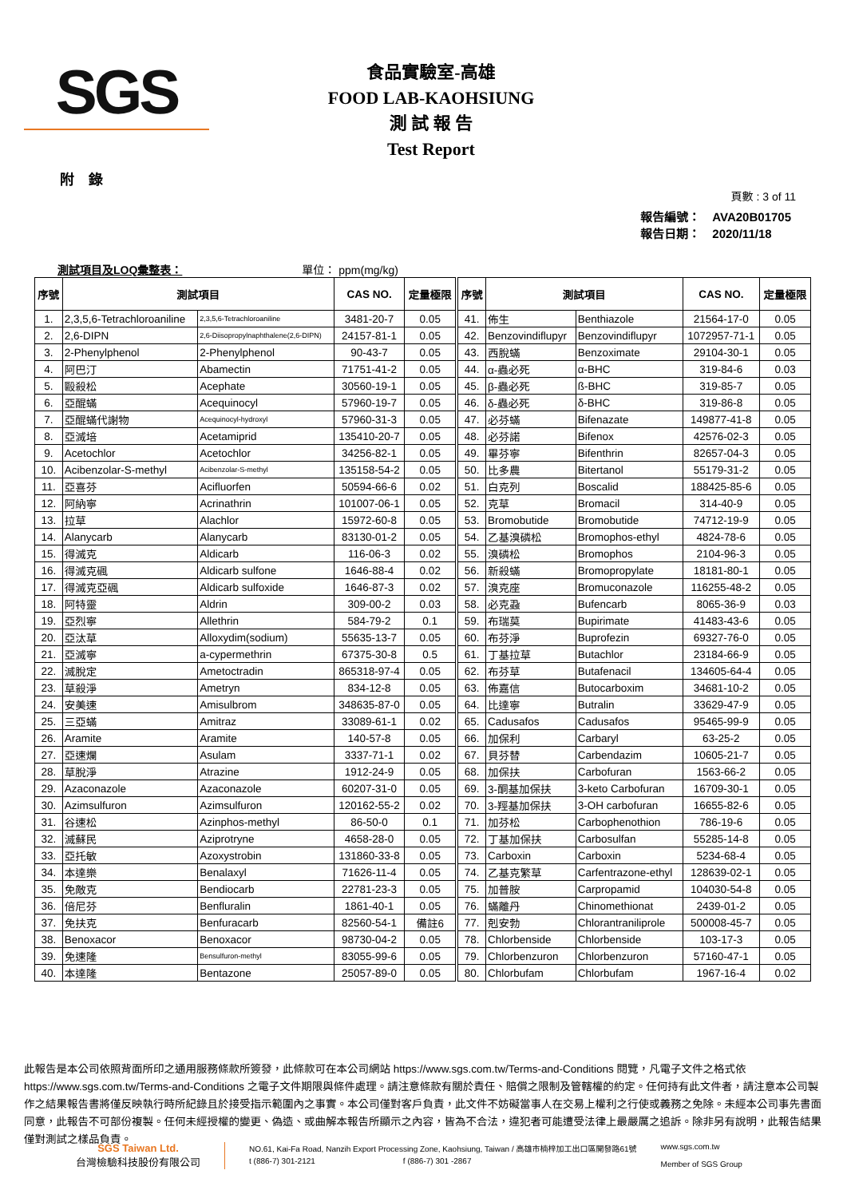SGS
食品實驗室-高雄
FOOD LAB-KAOHSIUNG
測 試 報 告
Test Report
頁數 : 3 of 11
附　錄
報告編號：　AVA20B01705
報告日期：　2020/11/18
測試項目及LOQ彙整表： 單位： ppm(mg/kg)
| 序號 | 測試項目 | | CAS NO. | 定量極限 | 序號 | 測試項目 | | CAS NO. | 定量極限 |
| --- | --- | --- | --- | --- | --- | --- | --- | --- | --- |
| 1. | 2,3,5,6-Tetrachloroaniline | 2,3,5,6-Tetrachloroaniline | 3481-20-7 | 0.05 | 41. | 佈生 | Benthiazole | 21564-17-0 | 0.05 |
| 2. | 2,6-DIPN | 2,6-Diisopropylnaphthalene(2,6-DIPN) | 24157-81-1 | 0.05 | 42. | Benzovindiflupyr | Benzovindiflupyr | 1072957-71-1 | 0.05 |
| 3. | 2-Phenylphenol | 2-Phenylphenol | 90-43-7 | 0.05 | 43. | 西脫蟎 | Benzoximate | 29104-30-1 | 0.05 |
| 4. | 阿巴汀 | Abamectin | 71751-41-2 | 0.05 | 44. | α-蟲必死 | α-BHC | 319-84-6 | 0.03 |
| 5. | 毆殺松 | Acephate | 30560-19-1 | 0.05 | 45. | β-蟲必死 | ß-BHC | 319-85-7 | 0.05 |
| 6. | 亞醌蟎 | Acequinocyl | 57960-19-7 | 0.05 | 46. | δ-蟲必死 | δ-BHC | 319-86-8 | 0.05 |
| 7. | 亞醌蟎代謝物 | Acequinocyl-hydroxyl | 57960-31-3 | 0.05 | 47. | 必芬蟎 | Bifenazate | 149877-41-8 | 0.05 |
| 8. | 亞滅培 | Acetamiprid | 135410-20-7 | 0.05 | 48. | 必芬諾 | Bifenox | 42576-02-3 | 0.05 |
| 9. | Acetochlor | Acetochlor | 34256-82-1 | 0.05 | 49. | 畢芬寧 | Bifenthrin | 82657-04-3 | 0.05 |
| 10. | Acibenzolar-S-methyl | Acibenzolar-S-methyl | 135158-54-2 | 0.05 | 50. | 比多農 | Bitertanol | 55179-31-2 | 0.05 |
| 11. | 亞喜芬 | Acifluorfen | 50594-66-6 | 0.02 | 51. | 白克列 | Boscalid | 188425-85-6 | 0.05 |
| 12. | 阿納寧 | Acrinathrin | 101007-06-1 | 0.05 | 52. | 克草 | Bromacil | 314-40-9 | 0.05 |
| 13. | 拉草 | Alachlor | 15972-60-8 | 0.05 | 53. | Bromobutide | Bromobutide | 74712-19-9 | 0.05 |
| 14. | Alanycarb | Alanycarb | 83130-01-2 | 0.05 | 54. | 乙基溴磷松 | Bromophos-ethyl | 4824-78-6 | 0.05 |
| 15. | 得滅克 | Aldicarb | 116-06-3 | 0.02 | 55. | 溴磷松 | Bromophos | 2104-96-3 | 0.05 |
| 16. | 得滅克碸 | Aldicarb sulfone | 1646-88-4 | 0.02 | 56. | 新殺蟎 | Bromopropylate | 18181-80-1 | 0.05 |
| 17. | 得滅克亞碸 | Aldicarb sulfoxide | 1646-87-3 | 0.02 | 57. | 溴克座 | Bromuconazole | 116255-48-2 | 0.05 |
| 18. | 阿特靈 | Aldrin | 309-00-2 | 0.03 | 58. | 必克蝨 | Bufencarb | 8065-36-9 | 0.03 |
| 19. | 亞烈寧 | Allethrin | 584-79-2 | 0.1 | 59. | 布瑞莫 | Bupirimate | 41483-43-6 | 0.05 |
| 20. | 亞汰草 | Alloxydim(sodium) | 55635-13-7 | 0.05 | 60. | 布芬淨 | Buprofezin | 69327-76-0 | 0.05 |
| 21. | 亞滅寧 | a-cypermethrin | 67375-30-8 | 0.5 | 61. | 丁基拉草 | Butachlor | 23184-66-9 | 0.05 |
| 22. | 滅脫定 | Ametoctradin | 865318-97-4 | 0.05 | 62. | 布芬草 | Butafenacil | 134605-64-4 | 0.05 |
| 23. | 草殺淨 | Ametryn | 834-12-8 | 0.05 | 63. | 佈嘉信 | Butocarboxim | 34681-10-2 | 0.05 |
| 24. | 安美速 | Amisulbrom | 348635-87-0 | 0.05 | 64. | 比達寧 | Butralin | 33629-47-9 | 0.05 |
| 25. | 三亞蟎 | Amitraz | 33089-61-1 | 0.02 | 65. | Cadusafos | Cadusafos | 95465-99-9 | 0.05 |
| 26. | Aramite | Aramite | 140-57-8 | 0.05 | 66. | 加保利 | Carbaryl | 63-25-2 | 0.05 |
| 27. | 亞速爛 | Asulam | 3337-71-1 | 0.02 | 67. | 貝芬替 | Carbendazim | 10605-21-7 | 0.05 |
| 28. | 草脫淨 | Atrazine | 1912-24-9 | 0.05 | 68. | 加保扶 | Carbofuran | 1563-66-2 | 0.05 |
| 29. | Azaconazole | Azaconazole | 60207-31-0 | 0.05 | 69. | 3-酮基加保扶 | 3-keto Carbofuran | 16709-30-1 | 0.05 |
| 30. | Azimsulfuron | Azimsulfuron | 120162-55-2 | 0.02 | 70. | 3-羥基加保扶 | 3-OH carbofuran | 16655-82-6 | 0.05 |
| 31. | 谷速松 | Azinphos-methyl | 86-50-0 | 0.1 | 71. | 加芬松 | Carbophenothion | 786-19-6 | 0.05 |
| 32. | 滅蘇民 | Aziprotryne | 4658-28-0 | 0.05 | 72. | 丁基加保扶 | Carbosulfan | 55285-14-8 | 0.05 |
| 33. | 亞托敏 | Azoxystrobin | 131860-33-8 | 0.05 | 73. | Carboxin | Carboxin | 5234-68-4 | 0.05 |
| 34. | 本達樂 | Benalaxyl | 71626-11-4 | 0.05 | 74. | 乙基克繁草 | Carfentrazone-ethyl | 128639-02-1 | 0.05 |
| 35. | 免敵克 | Bendiocarb | 22781-23-3 | 0.05 | 75. | 加普胺 | Carpropamid | 104030-54-8 | 0.05 |
| 36. | 倍尼芬 | Benfluralin | 1861-40-1 | 0.05 | 76. | 蟎離丹 | Chinomethionat | 2439-01-2 | 0.05 |
| 37. | 免扶克 | Benfuracarb | 82560-54-1 | 備註6 | 77. | 剋安勃 | Chlorantraniliprole | 500008-45-7 | 0.05 |
| 38. | Benoxacor | Benoxacor | 98730-04-2 | 0.05 | 78. | Chlorbenside | Chlorbenside | 103-17-3 | 0.05 |
| 39. | 免速隆 | Bensulfuron-methyl | 83055-99-6 | 0.05 | 79. | Chlorbenzuron | Chlorbenzuron | 57160-47-1 | 0.05 |
| 40. | 本達隆 | Bentazone | 25057-89-0 | 0.05 | 80. | Chlorbufam | Chlorbufam | 1967-16-4 | 0.02 |
此報告是本公司依照背面所印之通用服務條款所簽發，此條款可在本公司網站 https://www.sgs.com.tw/Terms-and-Conditions 閱覽，凡電子文件之格式依 https://www.sgs.com.tw/Terms-and-Conditions 之電子文件期限與條件處理。請注意條款有關於責任、賠償之限制及管轄權的約定。任何持有此文件者，請注意本公司製作之結果報告書將僅反映執行時所紀錄且於接受指示範圍內之事實。本公司僅對客戶負責，此文件不妨礙當事人在交易上權利之行使或義務之免除。未經本公司事先書面同意，此報告不可部份複製。任何未經授權的變更、偽造、或曲解本報告所顯示之內容，皆為不合法，違犯者可能遭受法律上最嚴厲之追訴。除非另有說明，此報告結果僅對測試之樣品負責。
SGS Taiwan Ltd.
台灣檢驗科技股份有限公司
NO.61, Kai-Fa Road, Nanzih Export Processing Zone, Kaohsiung, Taiwan / 高雄市楠梓加工出口區開發路61號
t (886-7) 301-2121　　　　　　　　　　　f (886-7) 301 -2867
www.sgs.com.tw
Member of SGS Group